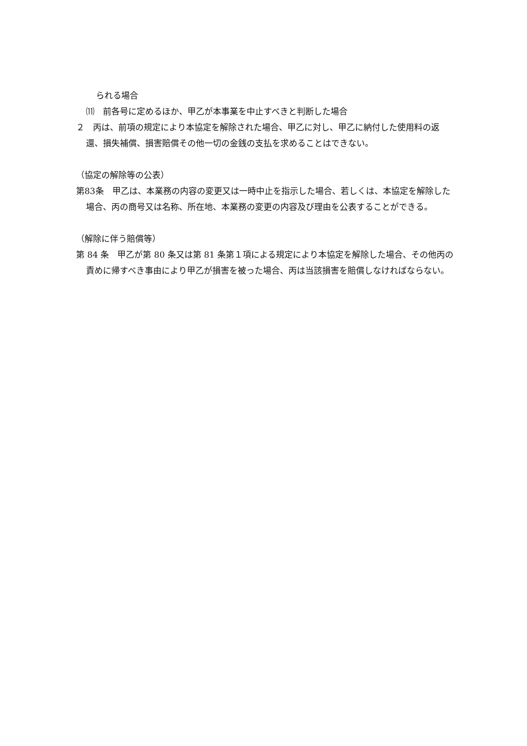られる場合
⑾　前各号に定めるほか、甲乙が本事業を中止すべきと判断した場合
２　丙は、前項の規定により本協定を解除された場合、甲乙に対し、甲乙に納付した使用料の返還、損失補償、損害賠償その他一切の金銭の支払を求めることはできない。
（協定の解除等の公表）
第83条　甲乙は、本業務の内容の変更又は一時中止を指示した場合、若しくは、本協定を解除した場合、丙の商号又は名称、所在地、本業務の変更の内容及び理由を公表することができる。
（解除に伴う賠償等）
第 84 条　甲乙が第 80 条又は第 81 条第１項による規定により本協定を解除した場合、その他丙の責めに帰すべき事由により甲乙が損害を被った場合、丙は当該損害を賠償しなければならない。